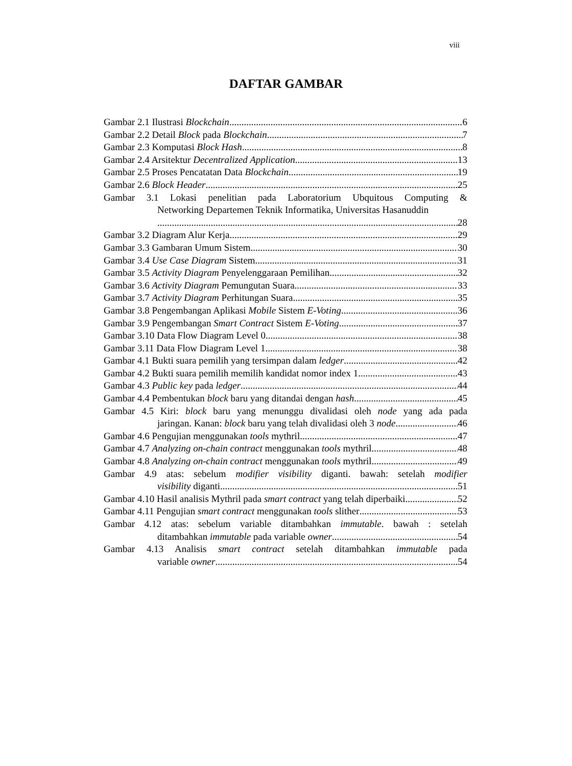viii
DAFTAR GAMBAR
Gambar 2.1 Ilustrasi Blockchain 6
Gambar 2.2 Detail Block pada Blockchain 7
Gambar 2.3 Komputasi Block Hash 8
Gambar 2.4 Arsitektur Decentralized Application 13
Gambar 2.5 Proses Pencatatan Data Blockchain 19
Gambar 2.6 Block Header 25
Gambar 3.1 Lokasi penelitian pada Laboratorium Ubquitous Computing &
Networking Departemen Teknik Informatika, Universitas Hasanuddin
28
Gambar 3.2 Diagram Alur Kerja 29
Gambar 3.3 Gambaran Umum Sistem 30
Gambar 3.4 Use Case Diagram Sistem 31
Gambar 3.5 Activity Diagram Penyelenggaraan Pemilihan 32
Gambar 3.6 Activity Diagram Pemungutan Suara 33
Gambar 3.7 Activity Diagram Perhitungan Suara 35
Gambar 3.8 Pengembangan Aplikasi Mobile Sistem E-Voting 36
Gambar 3.9 Pengembangan Smart Contract Sistem E-Voting 37
Gambar 3.10 Data Flow Diagram Level 0 38
Gambar 3.11 Data Flow Diagram Level 1 38
Gambar 4.1 Bukti suara pemilih yang tersimpan dalam ledger 42
Gambar 4.2 Bukti suara pemilih memilih kandidat nomor index 1 43
Gambar 4.3 Public key pada ledger 44
Gambar 4.4 Pembentukan block baru yang ditandai dengan hash 45
Gambar 4.5 Kiri: block baru yang menunggu divalidasi oleh node yang ada pada
jaringan. Kanan: block baru yang telah divalidasi oleh 3 node 46
Gambar 4.6 Pengujian menggunakan tools mythril 47
Gambar 4.7 Analyzing on-chain contract menggunakan tools mythril 48
Gambar 4.8 Analyzing on-chain contract menggunakan tools mythril 49
Gambar 4.9 atas: sebelum modifier visibility diganti. bawah: setelah modifier
visibility diganti 51
Gambar 4.10 Hasil analisis Mythril pada smart contract yang telah diperbaiki 52
Gambar 4.11 Pengujian smart contract menggunakan tools slither 53
Gambar 4.12 atas: sebelum variable ditambahkan immutable. bawah : setelah
ditambahkan immutable pada variable owner 54
Gambar 4.13 Analisis smart contract setelah ditambahkan immutable pada
variable owner 54